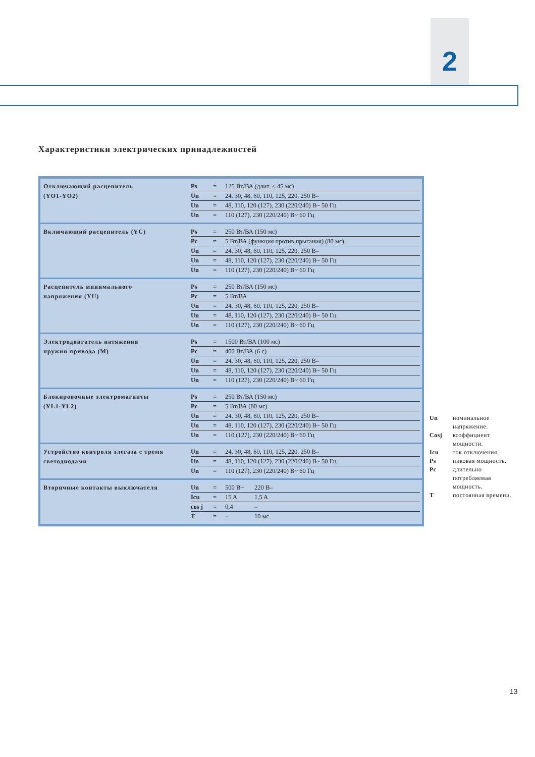2
Характеристики электрических принадлежностей
Отключающий расцепитель
(YO1-YO2)
| Ps | = | 125 Вт/ВА (длит. ≤ 45 мс) |
| Un | = | 24, 30, 48, 60, 110, 125, 220, 250 В– |
| Un | = | 48, 110, 120 (127), 230 (220/240) В~ 50 Гц |
| Un | = | 110 (127), 230 (220/240) В~ 60 Гц |
Включающий расцепитель (YC)
| Ps | = | 250 Вт/ВА (150 мс) |
| Pc | = | 5 Вт/ВА (функция против прыгания) (80 мс) |
| Un | = | 24, 30, 48, 60, 110, 125, 220, 250 В– |
| Un | = | 48, 110, 120 (127), 230 (220/240) В~ 50 Гц |
| Un | = | 110 (127), 230 (220/240) В~ 60 Гц |
Расцепитель минимального
напряжения (YU)
| Ps | = | 250 Вт/ВА (150 мс) |
| Pc | = | 5 Вт/ВА |
| Un | = | 24, 30, 48, 60, 110, 125, 220, 250 В– |
| Un | = | 48, 110, 120 (127), 230 (220/240) В~ 50 Гц |
| Un | = | 110 (127), 230 (220/240) В~ 60 Гц |
Электродвигатель натяжения
пружин привода (M)
| Ps | = | 1500 Вт/ВА (100 мс) |
| Pc | = | 400 Вт/ВА (6 с) |
| Un | = | 24, 30, 48, 60, 110, 125, 220, 250 В– |
| Un | = | 48, 110, 120 (127), 230 (220/240) В~ 50 Гц |
| Un | = | 110 (127), 230 (220/240) В~ 60 Гц |
Блокировочные электромагниты
(YL1-YL2)
| Ps | = | 250 Вт/ВА (150 мс) |
| Pc | = | 5 Вт/ВА (80 мс) |
| Un | = | 24, 30, 48, 60, 110, 125, 220, 250 В– |
| Un | = | 48, 110, 120 (127), 230 (220/240) В~ 50 Гц |
| Un | = | 110 (127), 230 (220/240) В~ 60 Гц |
Устройство контроля элегаза с тремя
светодиодами
| Un | = | 24, 30, 48, 60, 110, 125, 220, 250 В– |
| Un | = | 48, 110, 120 (127), 230 (220/240) В~ 50 Гц |
| Un | = | 110 (127), 230 (220/240) В~ 60 Гц |
Вторичные контакты выключателя
| Un | = | 500 В~ | 220 В– |
| Icu | = | 15 A | 1,5 A |
| cos j | = | 0,4 | – |
| T | = | – | 10 мс |
Un номинальное
напряжение.
Cosj коэффициент
мощности.
Icu ток отключения.
Ps пиковая мощность.
Pc длительно
потребляемая
мощность.
Tпостоянная времени.
13